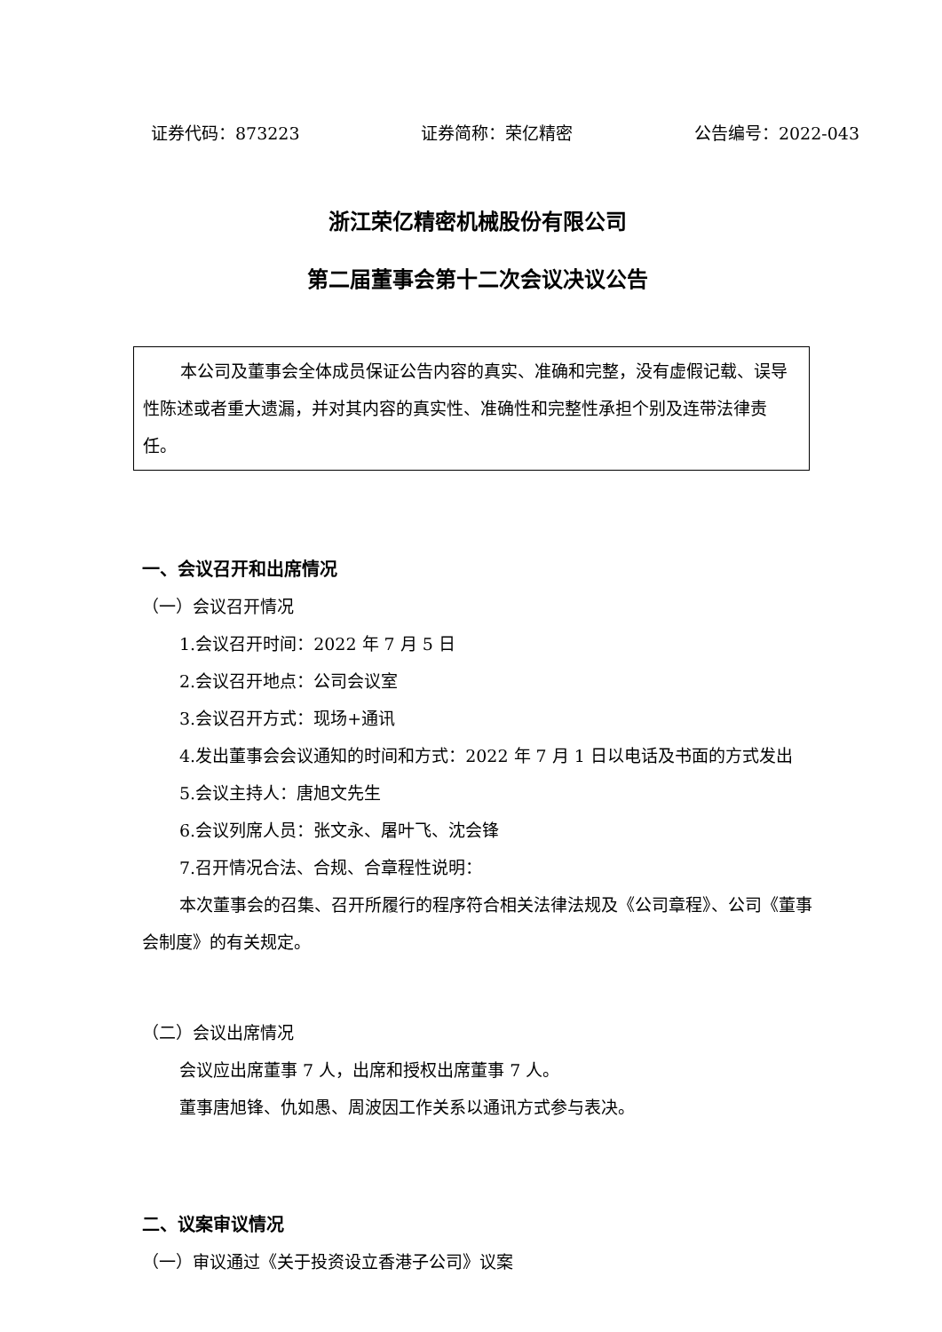证券代码：873223 证券简称：荣亿精密 公告编号：2022-043
浙江荣亿精密机械股份有限公司
第二届董事会第十二次会议决议公告
本公司及董事会全体成员保证公告内容的真实、准确和完整，没有虚假记载、误导性陈述或者重大遗漏，并对其内容的真实性、准确性和完整性承担个别及连带法律责任。
一、会议召开和出席情况
（一）会议召开情况
1.会议召开时间：2022 年 7 月 5 日
2.会议召开地点：公司会议室
3.会议召开方式：现场+通讯
4.发出董事会会议通知的时间和方式：2022 年 7 月 1 日以电话及书面的方式发出
5.会议主持人：唐旭文先生
6.会议列席人员：张文永、屠叶飞、沈会锋
7.召开情况合法、合规、合章程性说明：
本次董事会的召集、召开所履行的程序符合相关法律法规及《公司章程》、公司《董事会制度》的有关规定。
（二）会议出席情况
会议应出席董事 7 人，出席和授权出席董事 7 人。
董事唐旭锋、仇如愚、周波因工作关系以通讯方式参与表决。
二、议案审议情况
（一）审议通过《关于投资设立香港子公司》议案